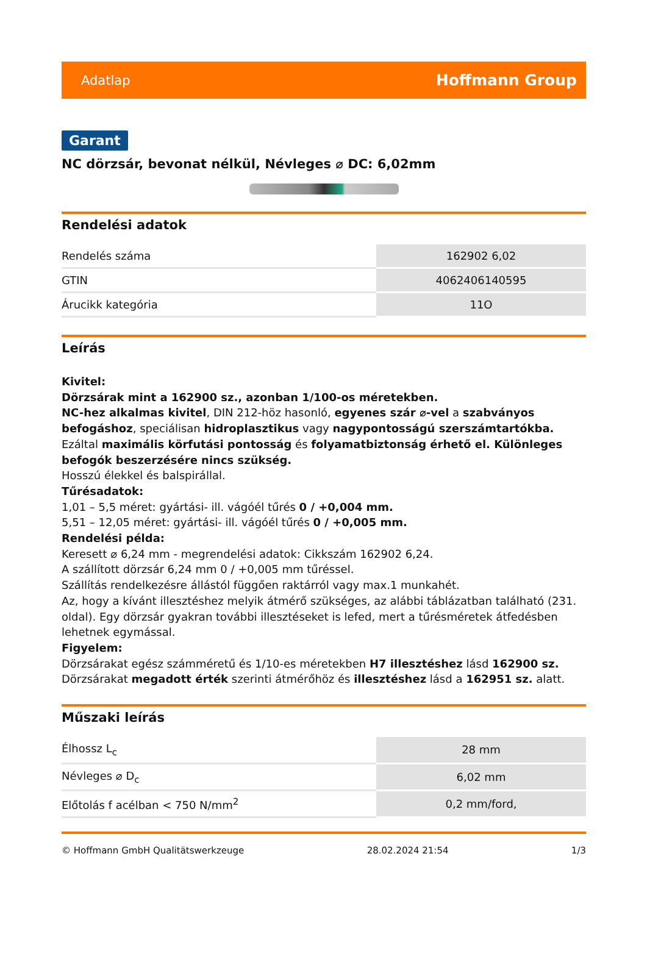Adatlap Hoffmann Group
Garant
NC dörzsár, bevonat nélkül, Névleges ⌀ DC: 6,02mm
Rendelési adatok
| Rendelés száma | 162902 6,02 |
| GTIN | 4062406140595 |
| Árucikk kategória | 11O |
Leírás
Kivitel:
Dörzsárak mint a 162900 sz., azonban 1/100-os méretekben.
NC-hez alkalmas kivitel, DIN 212-höz hasonló, egyenes szár ⌀-vel a szabványos befogáshoz, speciálisan hidroplasztikus vagy nagypontosságú szerszámtartókba. Ezáltal maximális körfutási pontosság és folyamatbiztonság érhető el. Különleges befogók beszerzésére nincs szükség.
Hosszú élekkel és balspirállal.
Tűrésadatok:
1,01 – 5,5 méret: gyártási- ill. vágóél tűrés 0 / +0,004 mm.
5,51 – 12,05 méret: gyártási- ill. vágóél tűrés 0 / +0,005 mm.
Rendelési példa:
Keresett ⌀ 6,24 mm - megrendelési adatok: Cikkszám 162902 6,24.
A szállított dörzsár 6,24 mm 0 / +0,005 mm tűréssel.
Szállítás rendelkezésre állástól függően raktárról vagy max.1 munkahét.
Az, hogy a kívánt illesztéshez melyik átmérő szükséges, az alábbi táblázatban található (231. oldal). Egy dörzsár gyakran további illesztéseket is lefed, mert a tűrésméretek átfedésben lehetnek egymással.
Figyelem:
Dörzsárakat egész számméretű és 1/10-es méretekben H7 illesztéshez lásd 162900 sz.
Dörzsárakat megadott érték szerinti átmérőhöz és illesztéshez lásd a 162951 sz. alatt.
Műszaki leírás
| Élhossz L<sub>c</sub> | 28 mm |
| Névleges ⌀ D<sub>c</sub> | 6,02 mm |
| Előtolás f acélban < 750 N/mm<sup>2</sup> | 0,2 mm/ford, |
© Hoffmann GmbH Qualitätswerkzeuge 28.02.2024 21:54 1/3